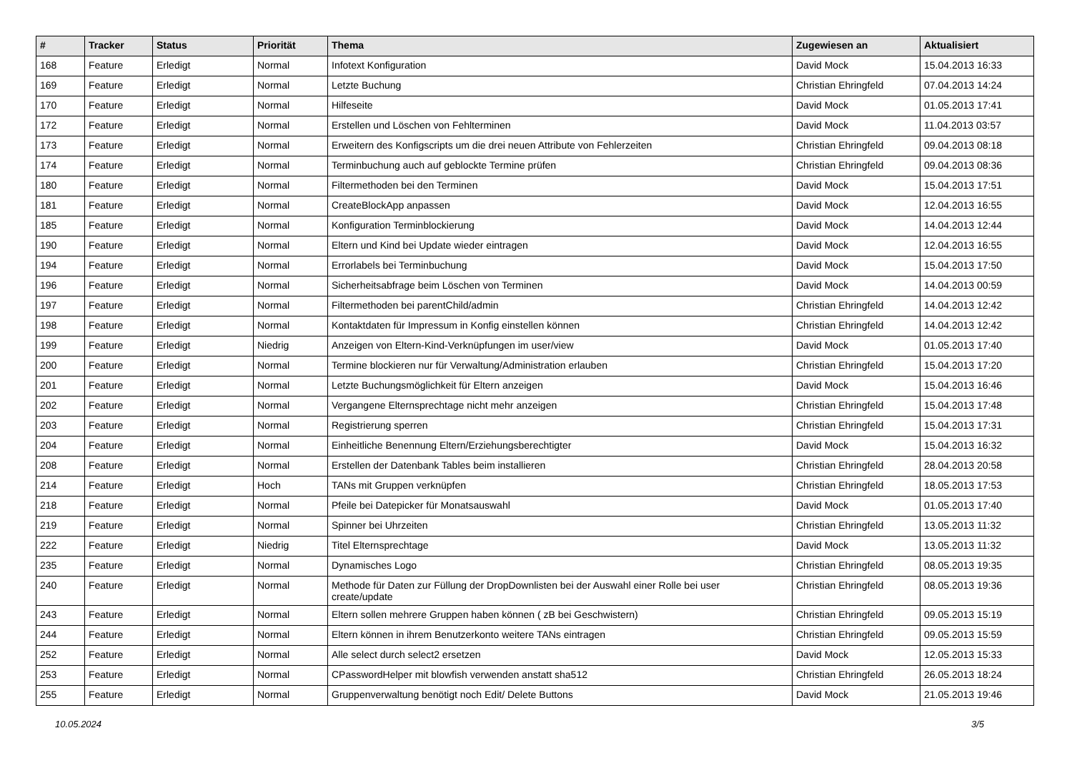| # | Tracker | Status | Priorität | Thema | Zugewiesen an | Aktualisiert |
| --- | --- | --- | --- | --- | --- | --- |
| 168 | Feature | Erledigt | Normal | Infotext Konfiguration | David Mock | 15.04.2013 16:33 |
| 169 | Feature | Erledigt | Normal | Letzte Buchung | Christian Ehringfeld | 07.04.2013 14:24 |
| 170 | Feature | Erledigt | Normal | Hilfeseite | David Mock | 01.05.2013 17:41 |
| 172 | Feature | Erledigt | Normal | Erstellen und Löschen von Fehlterminen | David Mock | 11.04.2013 03:57 |
| 173 | Feature | Erledigt | Normal | Erweitern des Konfigscripts um die drei neuen Attribute von Fehlerzeiten | Christian Ehringfeld | 09.04.2013 08:18 |
| 174 | Feature | Erledigt | Normal | Terminbuchung auch auf geblockte Termine prüfen | Christian Ehringfeld | 09.04.2013 08:36 |
| 180 | Feature | Erledigt | Normal | Filtermethoden bei den Terminen | David Mock | 15.04.2013 17:51 |
| 181 | Feature | Erledigt | Normal | CreateBlockApp anpassen | David Mock | 12.04.2013 16:55 |
| 185 | Feature | Erledigt | Normal | Konfiguration Terminblockierung | David Mock | 14.04.2013 12:44 |
| 190 | Feature | Erledigt | Normal | Eltern und Kind bei Update wieder eintragen | David Mock | 12.04.2013 16:55 |
| 194 | Feature | Erledigt | Normal | Errorlabels bei Terminbuchung | David Mock | 15.04.2013 17:50 |
| 196 | Feature | Erledigt | Normal | Sicherheitsabfrage beim Löschen von Terminen | David Mock | 14.04.2013 00:59 |
| 197 | Feature | Erledigt | Normal | Filtermethoden bei parentChild/admin | Christian Ehringfeld | 14.04.2013 12:42 |
| 198 | Feature | Erledigt | Normal | Kontaktdaten für Impressum in Konfig einstellen können | Christian Ehringfeld | 14.04.2013 12:42 |
| 199 | Feature | Erledigt | Niedrig | Anzeigen von Eltern-Kind-Verknüpfungen im user/view | David Mock | 01.05.2013 17:40 |
| 200 | Feature | Erledigt | Normal | Termine blockieren nur für Verwaltung/Administration erlauben | Christian Ehringfeld | 15.04.2013 17:20 |
| 201 | Feature | Erledigt | Normal | Letzte Buchungsmöglichkeit für Eltern anzeigen | David Mock | 15.04.2013 16:46 |
| 202 | Feature | Erledigt | Normal | Vergangene Elternsprechtage nicht mehr anzeigen | Christian Ehringfeld | 15.04.2013 17:48 |
| 203 | Feature | Erledigt | Normal | Registrierung sperren | Christian Ehringfeld | 15.04.2013 17:31 |
| 204 | Feature | Erledigt | Normal | Einheitliche Benennung Eltern/Erziehungsberechtigter | David Mock | 15.04.2013 16:32 |
| 208 | Feature | Erledigt | Normal | Erstellen der Datenbank Tables beim installieren | Christian Ehringfeld | 28.04.2013 20:58 |
| 214 | Feature | Erledigt | Hoch | TANs mit Gruppen verknüpfen | Christian Ehringfeld | 18.05.2013 17:53 |
| 218 | Feature | Erledigt | Normal | Pfeile bei Datepicker für Monatsauswahl | David Mock | 01.05.2013 17:40 |
| 219 | Feature | Erledigt | Normal | Spinner bei Uhrzeiten | Christian Ehringfeld | 13.05.2013 11:32 |
| 222 | Feature | Erledigt | Niedrig | Titel Elternsprechtage | David Mock | 13.05.2013 11:32 |
| 235 | Feature | Erledigt | Normal | Dynamisches Logo | Christian Ehringfeld | 08.05.2013 19:35 |
| 240 | Feature | Erledigt | Normal | Methode für Daten zur Füllung der DropDownlisten bei der Auswahl einer Rolle bei user create/update | Christian Ehringfeld | 08.05.2013 19:36 |
| 243 | Feature | Erledigt | Normal | Eltern sollen mehrere Gruppen haben können ( zB bei Geschwistern) | Christian Ehringfeld | 09.05.2013 15:19 |
| 244 | Feature | Erledigt | Normal | Eltern können in ihrem Benutzerkonto weitere TANs eintragen | Christian Ehringfeld | 09.05.2013 15:59 |
| 252 | Feature | Erledigt | Normal | Alle select durch select2 ersetzen | David Mock | 12.05.2013 15:33 |
| 253 | Feature | Erledigt | Normal | CPasswordHelper mit blowfish verwenden anstatt sha512 | Christian Ehringfeld | 26.05.2013 18:24 |
| 255 | Feature | Erledigt | Normal | Gruppenverwaltung benötigt noch Edit/ Delete Buttons | David Mock | 21.05.2013 19:46 |
10.05.2024 3/5